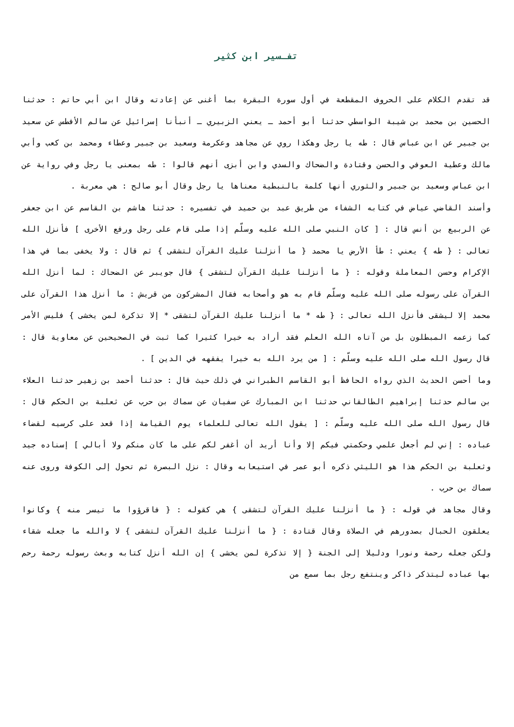تفـسير ابن كثير
قد تقدم الكلام على الحروف المقطعة في أول سورة البقرة بما أغنى عن إعادته وقال ابن أبي حاتم : حدثنا الحسين بن محمد بن شيبة الواسطي حدثنا أبو أحمد ـ يعني الزبيري ـ أنبأنا إسرائيل عن سالم الأفطس عن سعيد بن جبير عن ابن عباس قال : طه يا رجل وهكذا روي عن مجاهد وعكرمة وسعيد بن جبير وعطاء ومحمد بن كعب وأبي مالك وعطية العوفي والحسن وقتادة والضحاك والسدي وابن أبزى أنهم قالوا : طه بمعنى يا رجل وفي رواية عن ابن عباس وسعيد بن جبير والثوري أنها كلمة بالنبطية معناها يا رجل وقال أبو صالح : هي معربة .
وأسند القاضي عياض في كتابه الشفاء من طريق عبد بن حميد في تفسيره : حدثنا هاشم بن القاسم عن ابن جعفر عن الربيع بن أنس قال : [ كان النبي صلى الله عليه وسلّم إذا صلى قام على رجل ورفع الأخرى ] فأنزل الله تعالى : { طه } يعني : طأ الأرض يا محمد { ما أنزلنا عليك القرآن لتشقى } ثم قال : ولا يخفى بما في هذا الإكرام وحسن المعاملة وقوله : { ما أنزلنا عليك القرآن لتشقى } قال جويبر عن الضحاك : لما أنزل الله القرآن على رسوله صلى الله عليه وسلّم قام به هو وأصحابه فقال المشركون من قريش : ما أنزل هذا القرآن على محمد إلا ليشقى فأنزل الله تعالى : { طه * ما أنزلنا عليك القرآن لتشقى * إلا تذكرة لمن يخشى } فليس الأمر كما زعمه المبطلون بل من آتاه الله العلم فقد أراد به خيرا كثيرا كما ثبت في الصحيحين عن معاوية قال : قال رسول الله صلى الله عليه وسلّم : [ من يرد الله به خيرا يفقهه في الدين ] .
وما أحسن الحديث الذي رواه الحافظ أبو القاسم الطبراني في ذلك حيث قال : حدثنا أحمد بن زهير حدثنا العلاء بن سالم حدثنا إبراهيم الطالقاني حدثنا ابن المبارك عن سفيان عن سماك بن حرب عن ثعلبة بن الحكم قال : قال رسول الله صلى الله عليه وسلّم : [ يقول الله تعالى للعلماء يوم القيامة إذا قعد على كرسيه لقضاء عباده : إني لم أجعل علمي وحكمتي فيكم إلا وأنا أريد أن أغفر لكم على ما كان منكم ولا أبالي ] إسناده جيد وثعلبة بن الحكم هذا هو الليثي ذكره أبو عمر في استيعابه وقال : نزل البصرة ثم تحول إلى الكوفة وروى عنه سماك بن حرب .
وقال مجاهد في قوله : { ما أنزلنا عليك القرآن لتشقى } هي كقوله : { فاقرؤوا ما تيسر منه } وكانوا يعلقون الحبال بصدورهم في الصلاة وقال قتادة : { ما أنزلنا عليك القرآن لتشقى } لا والله ما جعله شقاء ولكن جعله رحمة ونورا ودليلا إلى الجنة { إلا تذكرة لمن يخشى } إن الله أنزل كتابه وبعث رسوله رحمة رحم بها عباده ليتذكر ذاكر وينتفع رجل بما سمع من